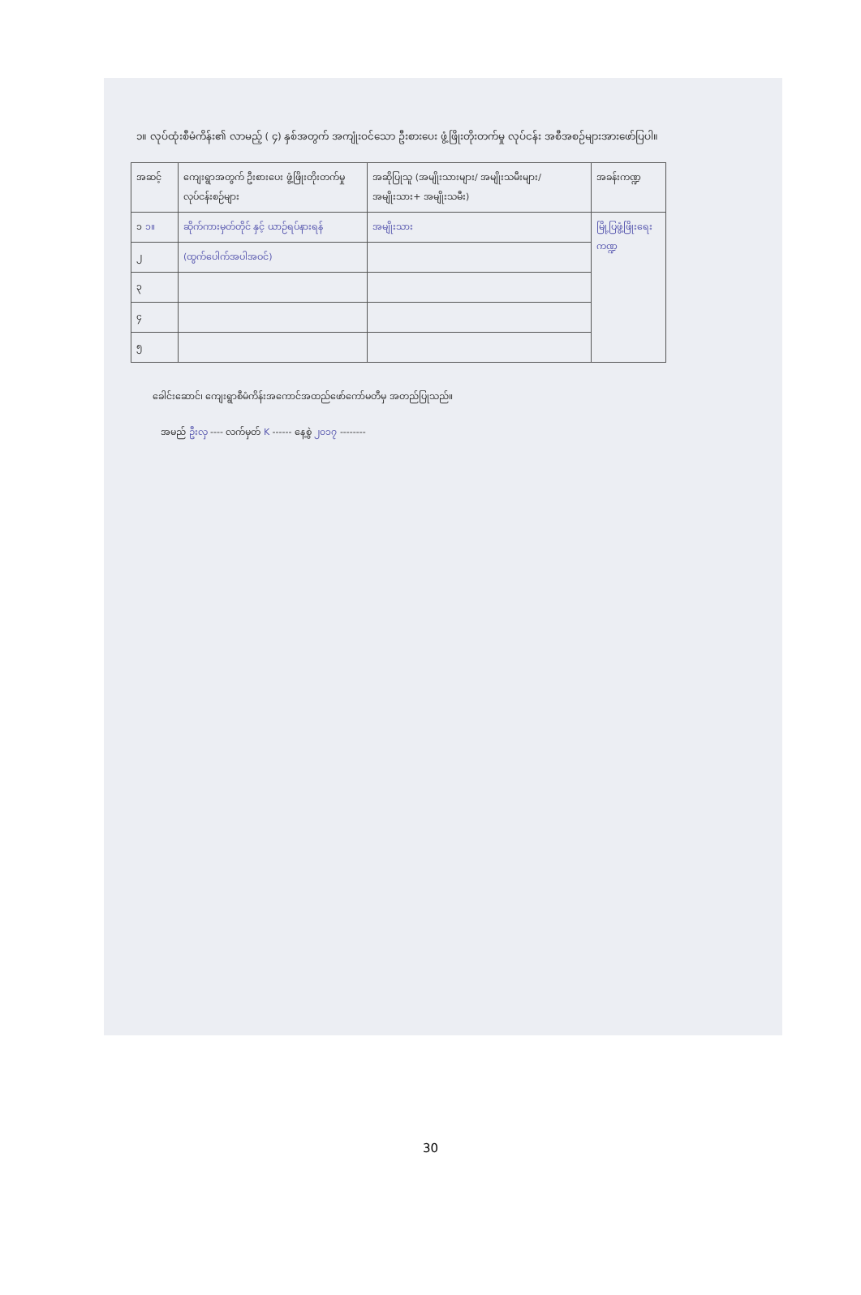၁။ လုပ်ထုံးစီမံကိန်း၏ လာမည့် ( ၄) နှစ်အတွက် အကျုံးဝင်သော ဦးစားပေး ဖွံ့ဖြိုးတိုးတက်မှု လုပ်ငန်း အစီအစဉ်များအားဖော်ပြပါ။
| အဆင့် | ကျေးရွာအတွက် ဦးစားပေး ဖွံ့ဖြိုးတိုးတက်မှု လုပ်ငန်းစဉ်များ | အဆိုပြုသူ (အမျိုးသားများ/ အမျိုးသမီးများ/အမျိုးသား+ အမျိုးသမီး) | အခန်းကဏ္ဍ |
| --- | --- | --- | --- |
| ၁ ၁။ | ဆိုက်ကားမှတ်တိုင် နှင့် ယာဉ်ရပ်နားရန် | အမျိုးသား | မြို့ပြဖွံ့ဖြိုးရေးကဏ္ဍ |
| ၂ | (ထွက်ပေါက်အပါအဝင်) | | |
| ၃ | | | |
| ၄ | | | |
| ၅ | | | |
ခေါင်းဆောင်၊ ကျေးရွာစီမံကိန်းအကောင်အထည်ဖော်ကော်မတီမှ အတည်ပြုသည်။
အမည် ဦးလှ ---- လက်မှတ် K ------ နေ့စွဲ ၂၀၁၇ --------
30